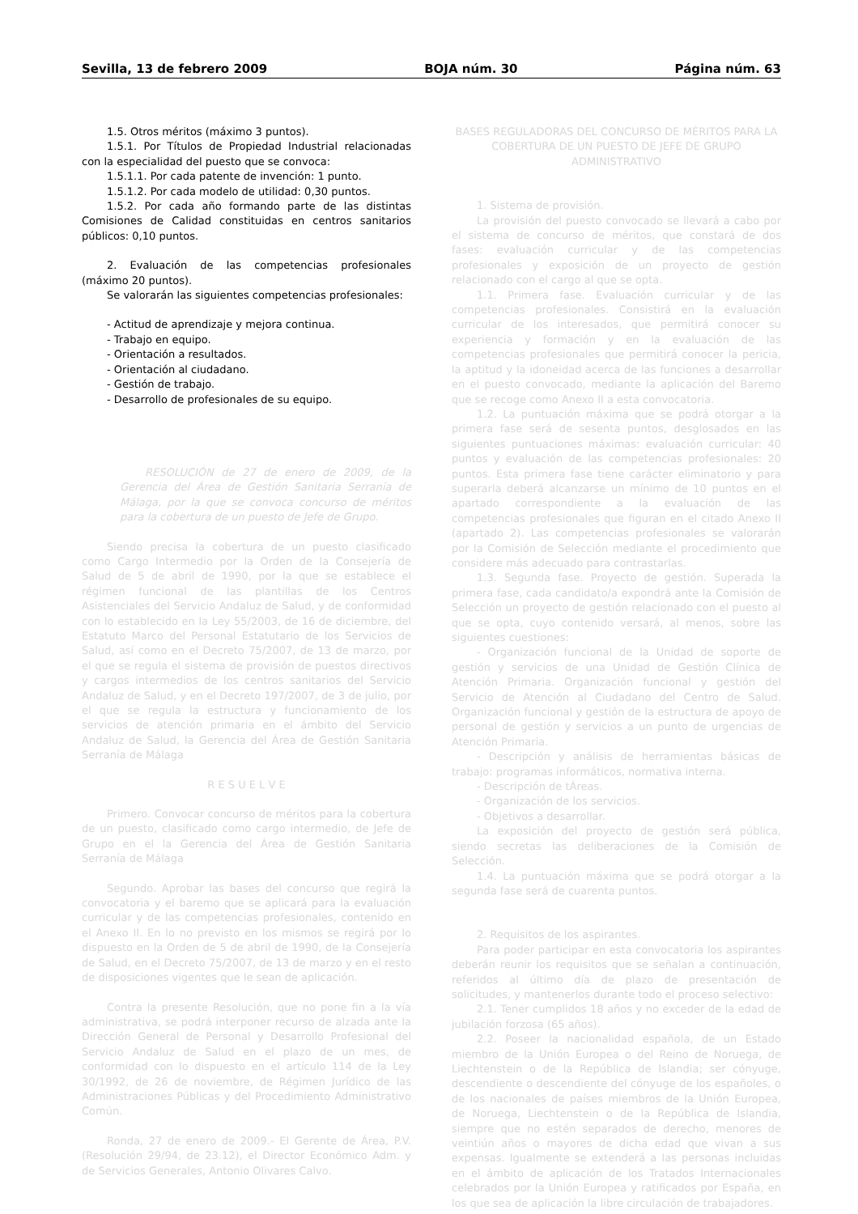Sevilla, 13 de febrero 2009 BOJA núm. 30 Página núm. 63
1.5. Otros méritos (máximo 3 puntos).
1.5.1. Por Títulos de Propiedad Industrial relacionadas con la especialidad del puesto que se convoca:
1.5.1.1. Por cada patente de invención: 1 punto.
1.5.1.2. Por cada modelo de utilidad: 0,30 puntos.
1.5.2. Por cada año formando parte de las distintas Comisiones de Calidad constituidas en centros sanitarios públicos: 0,10 puntos.
2. Evaluación de las competencias profesionales (máximo 20 puntos).
Se valorarán las siguientes competencias profesionales:
- Actitud de aprendizaje y mejora continua.
- Trabajo en equipo.
- Orientación a resultados.
- Orientación al ciudadano.
- Gestión de trabajo.
- Desarrollo de profesionales de su equipo.
RESOLUCIÓN de 27 de enero de 2009, de la Gerencia del Área de Gestión Sanitaria Serranía de Málaga, por la que se convoca concurso de méritos para la cobertura de un puesto de Jefe de Grupo.
Siendo precisa la cobertura de un puesto clasificado como Cargo Intermedio por la Orden de la Consejería de Salud de 5 de abril de 1990, por la que se establece el régimen funcional de las plantillas de los Centros Asistenciales del Servicio Andaluz de Salud, y de conformidad con lo establecido en la Ley 55/2003, de 16 de diciembre, del Estatuto Marco del Personal Estatutario de los Servicios de Salud, así como en el Decreto 75/2007, de 13 de marzo, por el que se regula el sistema de provisión de puestos directivos y cargos intermedios de los centros sanitarios del Servicio Andaluz de Salud, y en el Decreto 197/2007, de 3 de julio, por el que se regula la estructura y funcionamiento de los servicios de atención primaria en el ámbito del Servicio Andaluz de Salud, la Gerencia del Área de Gestión Sanitaria Serranía de Málaga
R E S U E L V E
Primero. Convocar concurso de méritos para la cobertura de un puesto, clasificado como cargo intermedio, de Jefe de Grupo en el la Gerencia del Área de Gestión Sanitaria Serranía de Málaga
Segundo. Aprobar las bases del concurso que regirá la convocatoria y el baremo que se aplicará para la evaluación curricular y de las competencias profesionales, contenido en el Anexo II. En lo no previsto en los mismos se regirá por lo dispuesto en la Orden de 5 de abril de 1990, de la Consejería de Salud, en el Decreto 75/2007, de 13 de marzo y en el resto de disposiciones vigentes que le sean de aplicación.
Contra la presente Resolución, que no pone fin a la vía administrativa, se podrá interponer recurso de alzada ante la Dirección General de Personal y Desarrollo Profesional del Servicio Andaluz de Salud en el plazo de un mes, de conformidad con lo dispuesto en el artículo 114 de la Ley 30/1992, de 26 de noviembre, de Régimen Jurídico de las Administraciones Públicas y del Procedimiento Administrativo Común.
Ronda, 27 de enero de 2009.- El Gerente de Área, P.V. (Resolución 29/94, de 23.12), el Director Económico Adm. y de Servicios Generales, Antonio Olivares Calvo.
BASES REGULADORAS DEL CONCURSO DE MÉRITOS PARA LA COBERTURA DE UN PUESTO DE JEFE DE GRUPO ADMINISTRATIVO
1. Sistema de provisión.
La provisión del puesto convocado se llevará a cabo por el sistema de concurso de méritos, que constará de dos fases: evaluación curricular y de las competencias profesionales y exposición de un proyecto de gestión relacionado con el cargo al que se opta.
1.1. Primera fase. Evaluación curricular y de las competencias profesionales. Consistirá en la evaluación curricular de los interesados, que permitirá conocer su experiencia y formación y en la evaluación de las competencias profesionales que permitirá conocer la pericia, la aptitud y la idoneidad acerca de las funciones a desarrollar en el puesto convocado, mediante la aplicación del Baremo que se recoge como Anexo II a esta convocatoria.
1.2. La puntuación máxima que se podrá otorgar a la primera fase será de sesenta puntos, desglosados en las siguientes puntuaciones máximas: evaluación curricular: 40 puntos y evaluación de las competencias profesionales: 20 puntos. Esta primera fase tiene carácter eliminatorio y para superarla deberá alcanzarse un mínimo de 10 puntos en el apartado correspondiente a la evaluación de las competencias profesionales que figuran en el citado Anexo II (apartado 2). Las competencias profesionales se valorarán por la Comisión de Selección mediante el procedimiento que considere más adecuado para contrastarlas.
1.3. Segunda fase. Proyecto de gestión. Superada la primera fase, cada candidato/a expondrá ante la Comisión de Selección un proyecto de gestión relacionado con el puesto al que se opta, cuyo contenido versará, al menos, sobre las siguientes cuestiones:
- Organización funcional de la Unidad de soporte de gestión y servicios de una Unidad de Gestión Clínica de Atención Primaria. Organización funcional y gestión del Servicio de Atención al Ciudadano del Centro de Salud. Organización funcional y gestión de la estructura de apoyo de personal de gestión y servicios a un punto de urgencias de Atención Primaria.
- Descripción y análisis de herramientas básicas de trabajo: programas informáticos, normativa interna.
- Descripción de tÁreas.
- Organización de los servicios.
- Objetivos a desarrollar.
La exposición del proyecto de gestión será pública, siendo secretas las deliberaciones de la Comisión de Selección.
1.4. La puntuación máxima que se podrá otorgar a la segunda fase será de cuarenta puntos.
2. Requisitos de los aspirantes.
Para poder participar en esta convocatoria los aspirantes deberán reunir los requisitos que se señalan a continuación, referidos al último día de plazo de presentación de solicitudes, y mantenerlos durante todo el proceso selectivo:
2.1. Tener cumplidos 18 años y no exceder de la edad de jubilación forzosa (65 años).
2.2. Poseer la nacionalidad española, de un Estado miembro de la Unión Europea o del Reino de Noruega, de Liechtenstein o de la República de Islandia; ser cónyuge, descendiente o descendiente del cónyuge de los españoles, o de los nacionales de países miembros de la Unión Europea, de Noruega, Liechtenstein o de la República de Islandia, siempre que no estén separados de derecho, menores de veintiún años o mayores de dicha edad que vivan a sus expensas. Igualmente se extenderá a las personas incluidas en el ámbito de aplicación de los Tratados Internacionales celebrados por la Unión Europea y ratificados por España, en los que sea de aplicación la libre circulación de trabajadores.